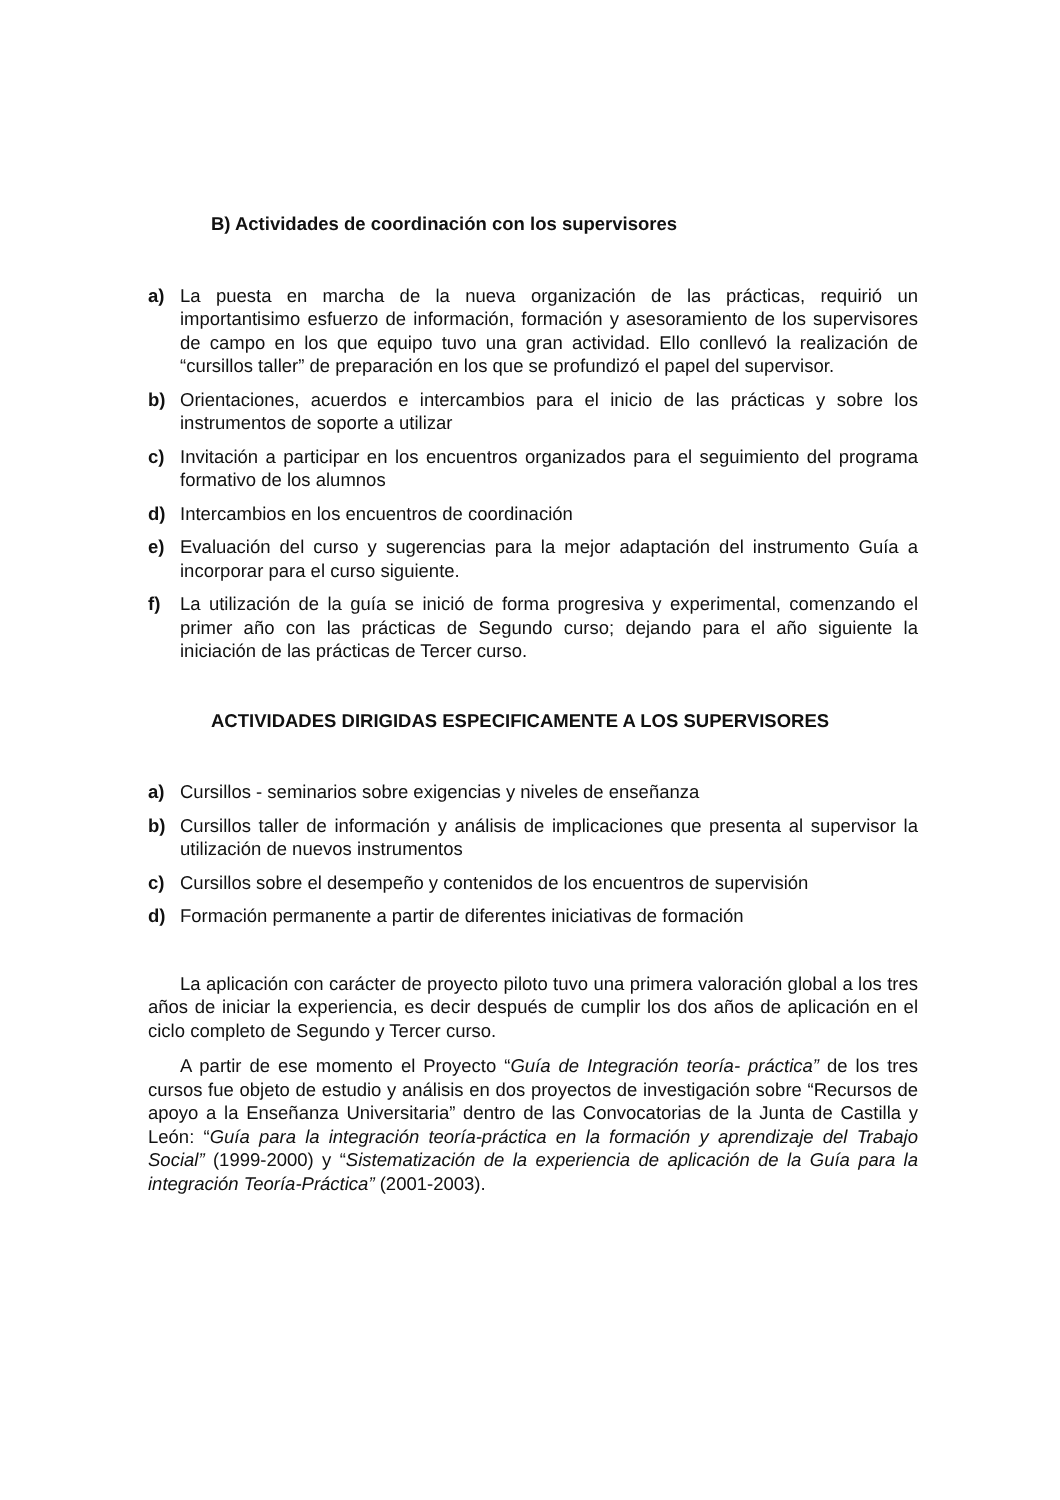B) Actividades de coordinación con los supervisores
a) La puesta en marcha de la nueva organización de las prácticas, requirió un importantisimo esfuerzo de información, formación y asesoramiento de los supervisores de campo en los que equipo tuvo una gran actividad. Ello conllevó la realización de “cursillos taller” de preparación en los que se profundizó el papel del supervisor.
b) Orientaciones, acuerdos e intercambios para el inicio de las prácticas y sobre los instrumentos de soporte a utilizar
c) Invitación a participar en los encuentros organizados para el seguimiento del programa formativo de los alumnos
d) Intercambios en los encuentros de coordinación
e) Evaluación del curso y sugerencias para la mejor adaptación del instrumento Guía a incorporar para el curso siguiente.
f) La utilización de la guía se inició de forma progresiva y experimental, comenzando el primer año con las prácticas de Segundo curso; dejando para el año siguiente la iniciación de las prácticas de Tercer curso.
ACTIVIDADES DIRIGIDAS ESPECIFICAMENTE A LOS SUPERVISORES
a) Cursillos - seminarios sobre exigencias y niveles de enseñanza
b) Cursillos taller de información y análisis de implicaciones que presenta al supervisor la utilización de nuevos instrumentos
c) Cursillos sobre el desempeño y contenidos de los encuentros de supervisión
d) Formación permanente a partir de diferentes iniciativas de formación
La aplicación con carácter de proyecto piloto tuvo una primera valoración global a los tres años de iniciar la experiencia, es decir después de cumplir los dos años de aplicación en el ciclo completo de Segundo y Tercer curso.
A partir de ese momento el Proyecto “Guía de Integración teoría- práctica” de los tres cursos fue objeto de estudio y análisis en dos proyectos de investigación sobre “Recursos de apoyo a la Enseñanza Universitaria” dentro de las Convocatorias de la Junta de Castilla y León: “Guía para la integración teoría-práctica en la formación y aprendizaje del Trabajo Social” (1999-2000) y “Sistematización de la experiencia de aplicación de la Guía para la integración Teoría-Práctica” (2001-2003).